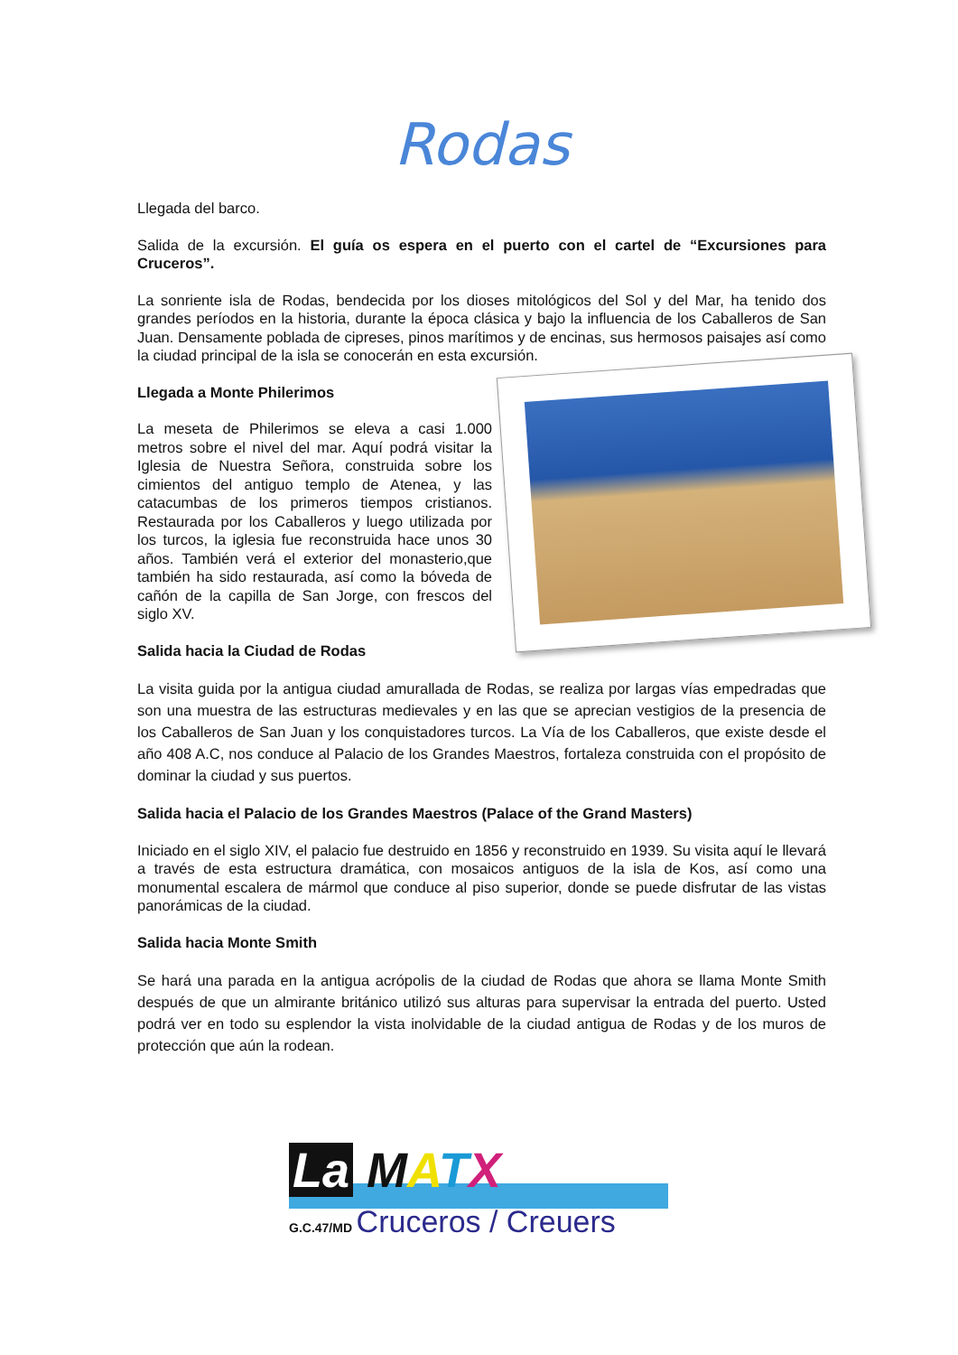Rodas
Llegada del barco.
Salida de la excursión. El guía os espera en el puerto con el cartel de “Excursiones para Cruceros”.
La sonriente isla de Rodas, bendecida por los dioses mitológicos del Sol y del Mar, ha tenido dos grandes períodos en la historia, durante la época clásica y bajo la influencia de los Caballeros de San Juan. Densamente poblada de cipreses, pinos marítimos y de encinas, sus hermosos paisajes así como la ciudad principal de la isla se conocerán en esta excursión.
Llegada a Monte Philerimos
La meseta de Philerimos se eleva a casi 1.000 metros sobre el nivel del mar. Aquí podrá visitar la Iglesia de Nuestra Señora, construida sobre los cimientos del antiguo templo de Atenea, y las catacumbas de los primeros tiempos cristianos. Restaurada por los Caballeros y luego utilizada por los turcos, la iglesia fue reconstruida hace unos 30 años. También verá el exterior del monasterio,que también ha sido restaurada, así como la bóveda de cañón de la capilla de San Jorge, con frescos del siglo XV.
Salida hacia la Ciudad de Rodas
La visita guida por la antigua ciudad amurallada de Rodas, se realiza por largas vías empedradas que son una muestra de las estructuras medievales y en las que se aprecian vestigios de la presencia de los Caballeros de San Juan y los conquistadores turcos. La Vía de los Caballeros, que existe desde el año 408 A.C, nos conduce al Palacio de los Grandes Maestros, fortaleza construida con el propósito de dominar la ciudad y sus puertos.
Salida hacia el Palacio de los Grandes Maestros (Palace of the Grand Masters)
Iniciado en el siglo XIV, el palacio fue destruido en 1856 y reconstruido en 1939. Su visita aquí le llevará a través de esta estructura dramática, con mosaicos antiguos de la isla de Kos, así como una monumental escalera de mármol que conduce al piso superior, donde se puede disfrutar de las vistas panorámicas de la ciudad.
Salida hacia Monte Smith
Se hará una parada en la antigua acrópolis de la ciudad de Rodas que ahora se llama Monte Smith después de que un almirante británico utilizó sus alturas para supervisar la entrada del puerto. Usted podrá ver en todo su esplendor la vista inolvidable de la ciudad antigua de Rodas y de los muros de protección que aún la rodean.
La MATX
G.C.47/MD Cruceros / Creuers